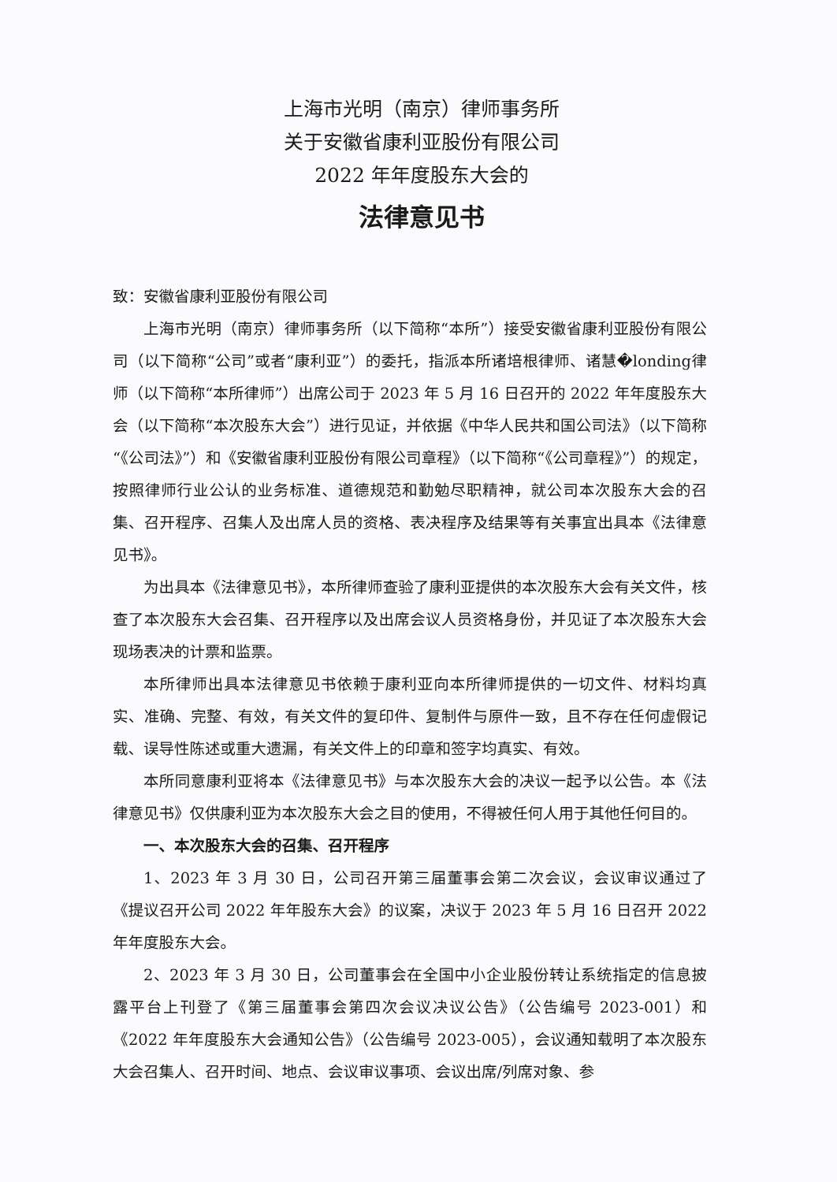上海市光明（南京）律师事务所
关于安徽省康利亚股份有限公司
2022 年年度股东大会的
法律意见书
致：安徽省康利亚股份有限公司
上海市光明（南京）律师事务所（以下简称“本所”）接受安徽省康利亚股份有限公司（以下简称“公司”或者“康利亚”）的委托，指派本所诸培根律师、诸慧�londing律师（以下简称“本所律师”）出席公司于 2023 年 5 月 16 日召开的 2022 年年度股东大会（以下简称“本次股东大会”）进行见证，并依据《中华人民共和国公司法》（以下简称“《公司法》”）和《安徽省康利亚股份有限公司章程》（以下简称“《公司章程》”）的规定，按照律师行业公认的业务标准、道德规范和勤勉尽职精神，就公司本次股东大会的召集、召开程序、召集人及出席人员的资格、表决程序及结果等有关事宜出具本《法律意见书》。
为出具本《法律意见书》，本所律师查验了康利亚提供的本次股东大会有关文件，核查了本次股东大会召集、召开程序以及出席会议人员资格身份，并见证了本次股东大会现场表决的计票和监票。
本所律师出具本法律意见书依赖于康利亚向本所律师提供的一切文件、材料均真实、准确、完整、有效，有关文件的复印件、复制件与原件一致，且不存在任何虚假记载、误导性陈述或重大遗漏，有关文件上的印章和签字均真实、有效。
本所同意康利亚将本《法律意见书》与本次股东大会的决议一起予以公告。本《法律意见书》仅供康利亚为本次股东大会之目的使用，不得被任何人用于其他任何目的。
一、本次股东大会的召集、召开程序
1、2023 年 3 月 30 日，公司召开第三届董事会第二次会议，会议审议通过了《提议召开公司 2022 年年股东大会》的议案，决议于 2023 年 5 月 16 日召开 2022 年年度股东大会。
2、2023 年 3 月 30 日，公司董事会在全国中小企业股份转让系统指定的信息披露平台上刊登了《第三届董事会第四次会议决议公告》（公告编号 2023-001）和《2022 年年度股东大会通知公告》（公告编号 2023-005），会议通知载明了本次股东大会召集人、召开时间、地点、会议审议事项、会议出席/列席对象、参